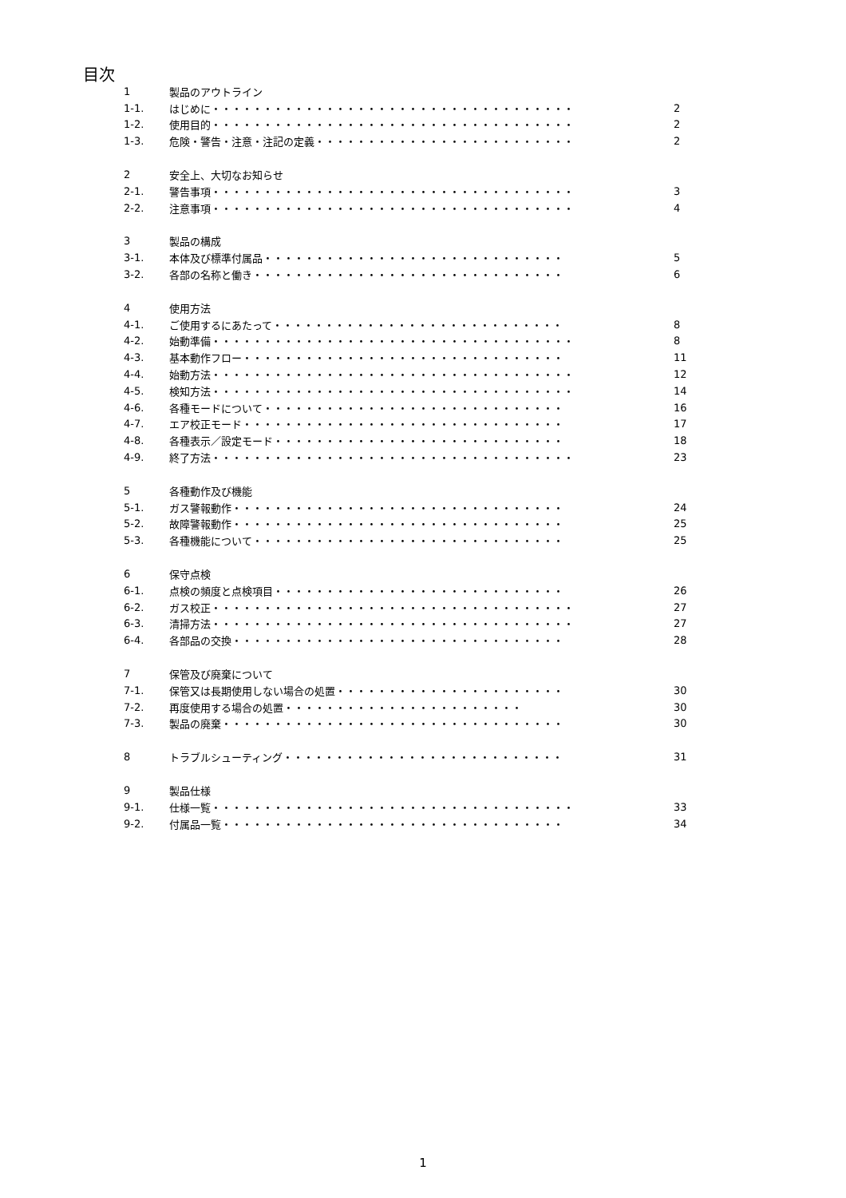目次
| 1 | 製品のアウトライン | |
| 1-1. | はじめに・・・・・・・・・・・・・・・・・・・・・・・・・・・・・・・・・・・ | 2 |
| 1-2. | 使用目的・・・・・・・・・・・・・・・・・・・・・・・・・・・・・・・・・・・ | 2 |
| 1-3. | 危険・警告・注意・注記の定義・・・・・・・・・・・・・・・・・・・・・・・・・ | 2 |
| 2 | 安全上、大切なお知らせ | |
| 2-1. | 警告事項・・・・・・・・・・・・・・・・・・・・・・・・・・・・・・・・・・・ | 3 |
| 2-2. | 注意事項・・・・・・・・・・・・・・・・・・・・・・・・・・・・・・・・・・・ | 4 |
| 3 | 製品の構成 | |
| 3-1. | 本体及び標準付属品・・・・・・・・・・・・・・・・・・・・・・・・・・・・・ | 5 |
| 3-2. | 各部の名称と働き・・・・・・・・・・・・・・・・・・・・・・・・・・・・・・ | 6 |
| 4 | 使用方法 | |
| 4-1. | ご使用するにあたって・・・・・・・・・・・・・・・・・・・・・・・・・・・・ | 8 |
| 4-2. | 始動準備・・・・・・・・・・・・・・・・・・・・・・・・・・・・・・・・・・・ | 8 |
| 4-3. | 基本動作フロー・・・・・・・・・・・・・・・・・・・・・・・・・・・・・・・ | 11 |
| 4-4. | 始動方法・・・・・・・・・・・・・・・・・・・・・・・・・・・・・・・・・・・ | 12 |
| 4-5. | 検知方法・・・・・・・・・・・・・・・・・・・・・・・・・・・・・・・・・・・ | 14 |
| 4-6. | 各種モードについて・・・・・・・・・・・・・・・・・・・・・・・・・・・・・ | 16 |
| 4-7. | エア校正モード・・・・・・・・・・・・・・・・・・・・・・・・・・・・・・・ | 17 |
| 4-8. | 各種表示／設定モード・・・・・・・・・・・・・・・・・・・・・・・・・・・・ | 18 |
| 4-9. | 終了方法・・・・・・・・・・・・・・・・・・・・・・・・・・・・・・・・・・・ | 23 |
| 5 | 各種動作及び機能 | |
| 5-1. | ガス警報動作・・・・・・・・・・・・・・・・・・・・・・・・・・・・・・・・ | 24 |
| 5-2. | 故障警報動作・・・・・・・・・・・・・・・・・・・・・・・・・・・・・・・・ | 25 |
| 5-3. | 各種機能について・・・・・・・・・・・・・・・・・・・・・・・・・・・・・・ | 25 |
| 6 | 保守点検 | |
| 6-1. | 点検の頻度と点検項目・・・・・・・・・・・・・・・・・・・・・・・・・・・・ | 26 |
| 6-2. | ガス校正・・・・・・・・・・・・・・・・・・・・・・・・・・・・・・・・・・・ | 27 |
| 6-3. | 清掃方法・・・・・・・・・・・・・・・・・・・・・・・・・・・・・・・・・・・ | 27 |
| 6-4. | 各部品の交換・・・・・・・・・・・・・・・・・・・・・・・・・・・・・・・・ | 28 |
| 7 | 保管及び廃棄について | |
| 7-1. | 保管又は長期使用しない場合の処置・・・・・・・・・・・・・・・・・・・・・・ | 30 |
| 7-2. | 再度使用する場合の処置・・・・・・・・・・・・・・・・・・・・・・・ | 30 |
| 7-3. | 製品の廃棄・・・・・・・・・・・・・・・・・・・・・・・・・・・・・・・・・ | 30 |
| 8 | トラブルシューティング・・・・・・・・・・・・・・・・・・・・・・・・・・・ | 31 |
| 9 | 製品仕様 | |
| 9-1. | 仕様一覧・・・・・・・・・・・・・・・・・・・・・・・・・・・・・・・・・・・ | 33 |
| 9-2. | 付属品一覧・・・・・・・・・・・・・・・・・・・・・・・・・・・・・・・・・ | 34 |
1